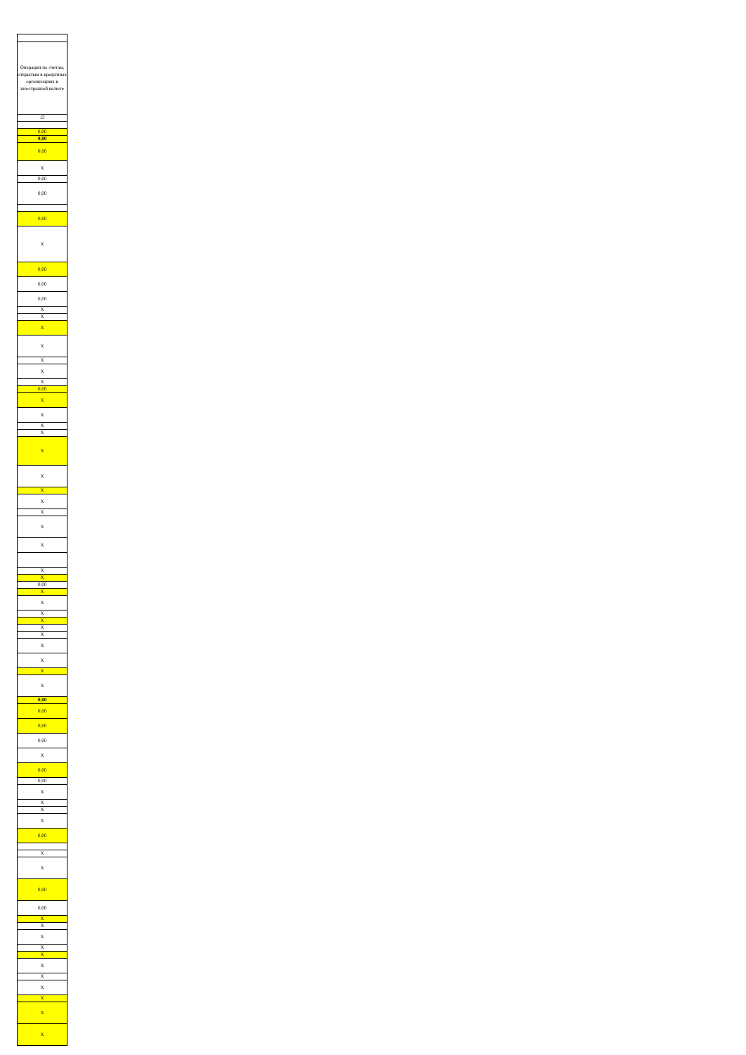| Операции по счетам, открытым в кредитных организациях в иностранной валюте |
| 13 |
| 0,00 |
| 0,00 |
| 0,00 |
| X |
| 0,00 |
| 0,00 |
| 0,00 |
| X |
| 0,00 |
| 0,00 |
| 0,00 |
| X |
| X |
| X |
| X |
| X |
| X |
| X |
| 0,00 |
| X |
| X |
| X |
| X |
| X |
| X |
| X |
| X |
| X |
| X |
| X |
| X |
| X |
| 0,00 |
| X |
| X |
| X |
| X |
| X |
| X |
| X |
| X |
| X |
| X |
| 0,00 |
| 0,00 |
| 0,00 |
| 0,00 |
| X |
| 0,00 |
| 0,00 |
| X |
| X |
| X |
| X |
| 0,00 |
| X |
| X |
| 0,00 |
| 0,00 |
| X |
| X |
| X |
| X |
| X |
| X |
| X |
| X |
| X |
| X |
| X |